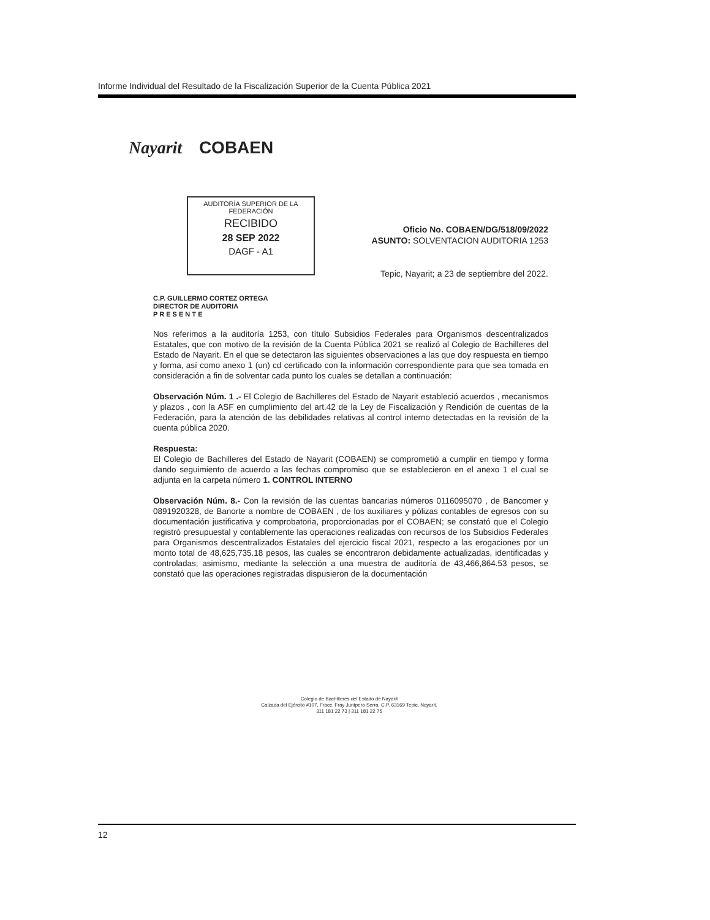Informe Individual del Resultado de la Fiscalización Superior de la Cuenta Pública 2021
Nayarit COBAEN
AUDITORÍA SUPERIOR DE LA FEDERACIÓN
RECIBIDO
28 SEP 2022
DAGF - A1
Oficio No. COBAEN/DG/518/09/2022
ASUNTO: SOLVENTACION AUDITORIA 1253
Tepic, Nayarit; a 23 de septiembre del 2022.
C.P. GUILLERMO CORTEZ ORTEGA
DIRECTOR DE AUDITORIA
P R E S E N T E
Nos referimos a la auditoría 1253, con título Subsidios Federales para Organismos descentralizados Estatales, que con motivo de la revisión de la Cuenta Pública 2021 se realizó al Colegio de Bachilleres del Estado de Nayarit. En el que se detectaron las siguientes observaciones a las que doy respuesta en tiempo y forma, así como anexo 1 (un) cd certificado con la información correspondiente para que sea tomada en consideración a fin de solventar cada punto los cuales se detallan a continuación:
Observación Núm. 1 .- El Colegio de Bachilleres del Estado de Nayarit estableció acuerdos , mecanismos y plazos , con la ASF en cumplimiento del art.42 de la Ley de Fiscalización y Rendición de cuentas de la Federación, para la atención de las debilidades relativas al control interno detectadas en la revisión de la cuenta pública 2020.
Respuesta:
El Colegio de Bachilleres del Estado de Nayarit (COBAEN) se comprometió a cumplir en tiempo y forma dando seguimiento de acuerdo a las fechas compromiso que se establecieron en el anexo 1 el cual se adjunta en la carpeta número 1. CONTROL INTERNO
Observación Núm. 8.- Con la revisión de las cuentas bancarias números 0116095070 , de Bancomer y 0891920328, de Banorte a nombre de COBAEN , de los auxiliares y pólizas contables de egresos con su documentación justificativa y comprobatoria, proporcionadas por el COBAEN; se constató que el Colegio registró presupuestal y contablemente las operaciones realizadas con recursos de los Subsidios Federales para Organismos descentralizados Estatales del ejercicio fiscal 2021, respecto a las erogaciones por un monto total de 48,625,735.18 pesos, las cuales se encontraron debidamente actualizadas, identificadas y controladas; asimismo, mediante la selección a una muestra de auditoría de 43,466,864.53 pesos, se constató que las operaciones registradas dispusieron de la documentación
Colegio de Bachilleres del Estado de Nayarit
Calzada del Ejército #107, Fracc. Fray Junípero Serra. C.P. 63169 Tepic, Nayarit.
311 181 22 73 | 311 181 22 75
12